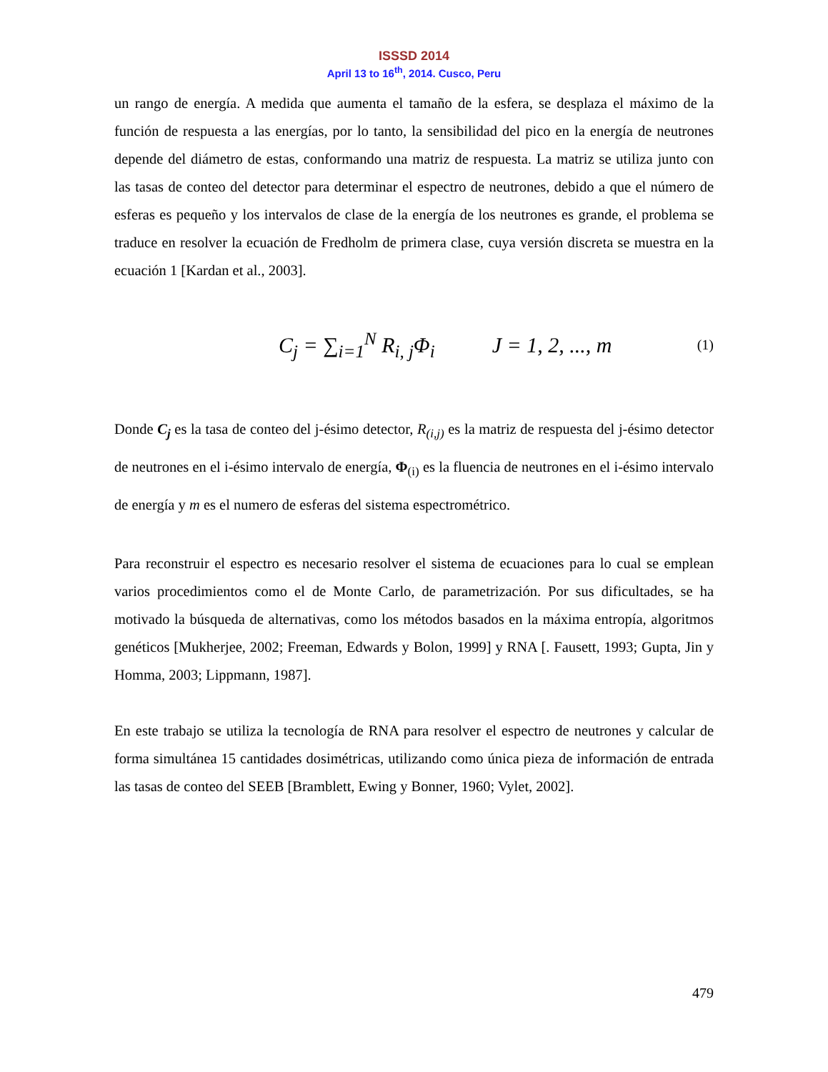ISSSD 2014
April 13 to 16<sup>th</sup>, 2014. Cusco, Peru
un rango de energía. A medida que aumenta el tamaño de la esfera, se desplaza el máximo de la función de respuesta a las energías, por lo tanto, la sensibilidad del pico en la energía de neutrones depende del diámetro de estas, conformando una matriz de respuesta. La matriz se utiliza junto con las tasas de conteo del detector para determinar el espectro de neutrones, debido a que el número de esferas es pequeño y los intervalos de clase de la energía de los neutrones es grande, el problema se traduce en resolver la ecuación de Fredholm de primera clase, cuya versión discreta se muestra en la ecuación 1 [Kardan et al., 2003].
C<sub>j</sub> = ∑<sub>i=1</sub><sup>N</sup> R<sub>i, j</sub>Φ<sub>i</sub> J = 1, 2, ..., m (1)
Donde C<sub>j</sub> es la tasa de conteo del j-ésimo detector, R<sub>(i,j)</sub> es la matriz de respuesta del j-ésimo detector de neutrones en el i-ésimo intervalo de energía, Φ<sub>(i)</sub> es la fluencia de neutrones en el i-ésimo intervalo de energía y m es el numero de esferas del sistema espectrométrico.
Para reconstruir el espectro es necesario resolver el sistema de ecuaciones para lo cual se emplean varios procedimientos como el de Monte Carlo, de parametrización. Por sus dificultades, se ha motivado la búsqueda de alternativas, como los métodos basados en la máxima entropía, algoritmos genéticos [Mukherjee, 2002; Freeman, Edwards y Bolon, 1999] y RNA [. Fausett, 1993; Gupta, Jin y Homma, 2003; Lippmann, 1987].
En este trabajo se utiliza la tecnología de RNA para resolver el espectro de neutrones y calcular de forma simultánea 15 cantidades dosimétricas, utilizando como única pieza de información de entrada las tasas de conteo del SEEB [Bramblett, Ewing y Bonner, 1960; Vylet, 2002].
479